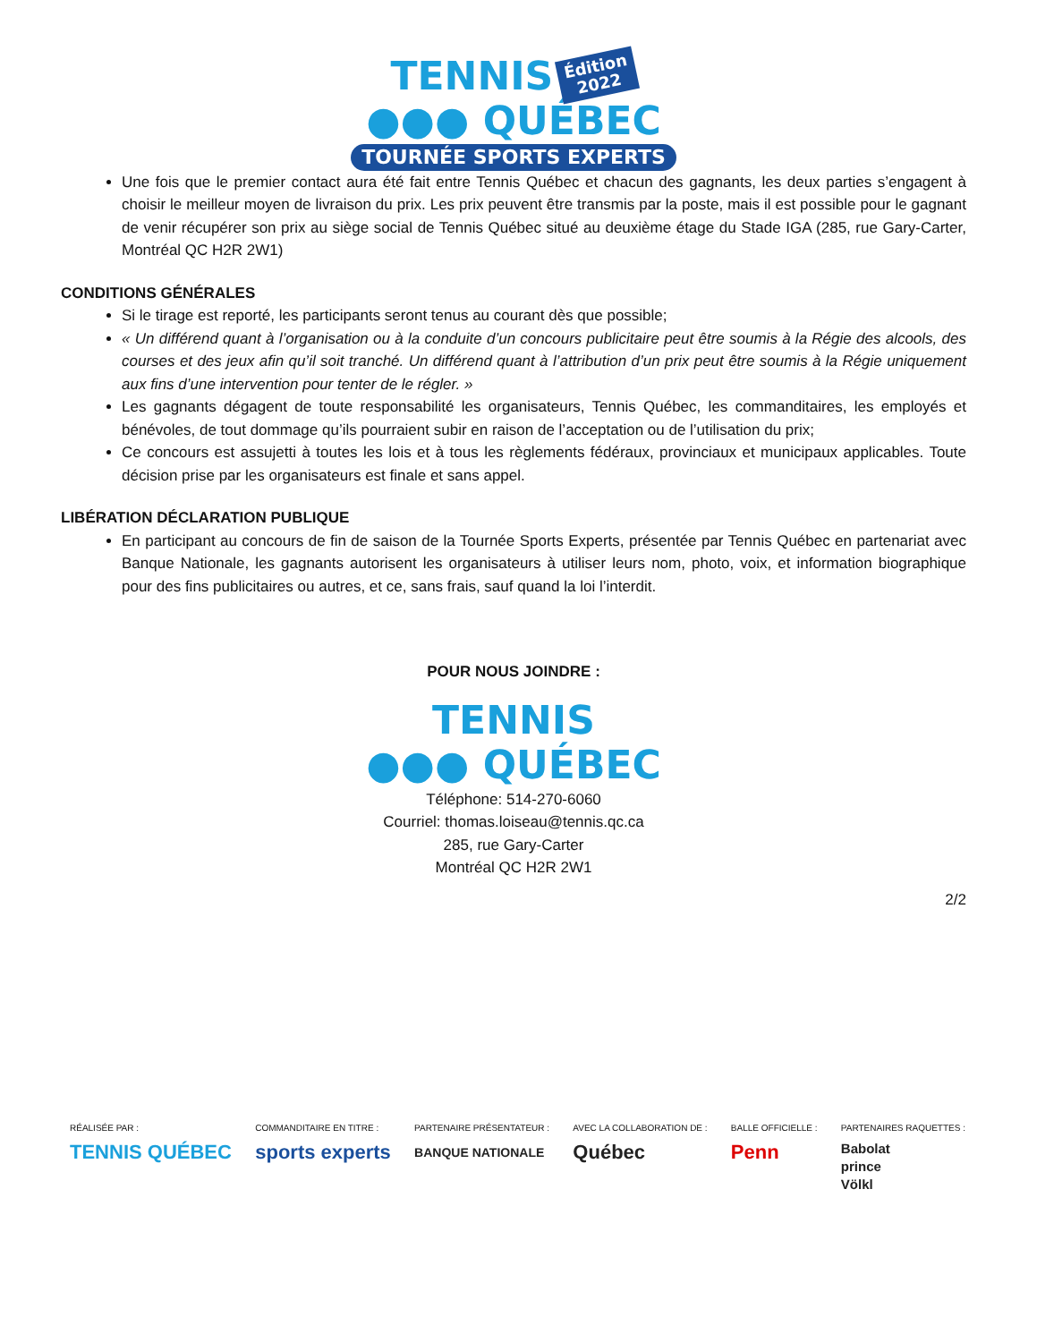TENNIS Édition
2022
●●● QUÉBEC
TOURNÉE SPORTS EXPERTS
Une fois que le premier contact aura été fait entre Tennis Québec et chacun des gagnants, les deux parties s’engagent à choisir le meilleur moyen de livraison du prix. Les prix peuvent être transmis par la poste, mais il est possible pour le gagnant de venir récupérer son prix au siège social de Tennis Québec situé au deuxième étage du Stade IGA (285, rue Gary-Carter, Montréal QC H2R 2W1)
CONDITIONS GÉNÉRALES
Si le tirage est reporté, les participants seront tenus au courant dès que possible;
« Un différend quant à l’organisation ou à la conduite d’un concours publicitaire peut être soumis à la Régie des alcools, des courses et des jeux afin qu’il soit tranché. Un différend quant à l’attribution d’un prix peut être soumis à la Régie uniquement aux fins d’une intervention pour tenter de le régler. »
Les gagnants dégagent de toute responsabilité les organisateurs, Tennis Québec, les commanditaires, les employés et bénévoles, de tout dommage qu’ils pourraient subir en raison de l’acceptation ou de l’utilisation du prix;
Ce concours est assujetti à toutes les lois et à tous les règlements fédéraux, provinciaux et municipaux applicables. Toute décision prise par les organisateurs est finale et sans appel.
LIBÉRATION DÉCLARATION PUBLIQUE
En participant au concours de fin de saison de la Tournée Sports Experts, présentée par Tennis Québec en partenariat avec Banque Nationale, les gagnants autorisent les organisateurs à utiliser leurs nom, photo, voix, et information biographique pour des fins publicitaires ou autres, et ce, sans frais, sauf quand la loi l’interdit.
POUR NOUS JOINDRE :
TENNIS
●●● QUÉBEC
Téléphone: 514-270-6060
Courriel: thomas.loiseau@tennis.qc.ca
285, rue Gary-Carter
Montréal QC H2R 2W1
2/2
RÉALISÉE PAR :
TENNIS QUÉBEC
COMMANDITAIRE EN TITRE :
sports experts
PARTENAIRE PRÉSENTATEUR :
BANQUE NATIONALE
AVEC LA COLLABORATION DE :
Québec
BALLE OFFICIELLE :
Penn
PARTENAIRES RAQUETTES :
Babolat
prince
Völkl